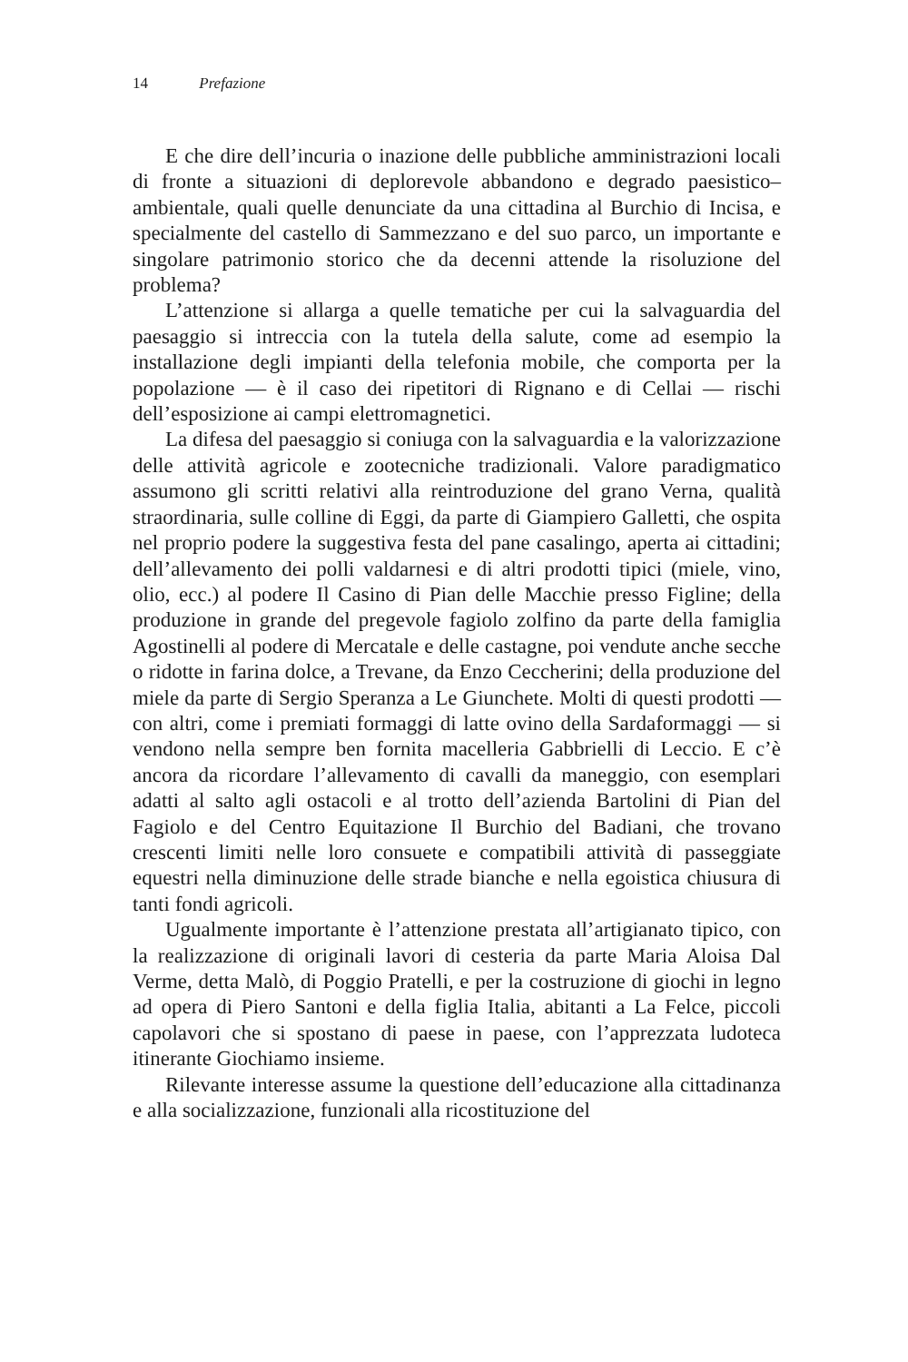14 Prefazione
E che dire dell’incuria o inazione delle pubbliche amministrazioni locali di fronte a situazioni di deplorevole abbandono e degrado paesistico–ambientale, quali quelle denunciate da una cittadina al Burchio di Incisa, e specialmente del castello di Sammezzano e del suo parco, un importante e singolare patrimonio storico che da decenni attende la risoluzione del problema?
L’attenzione si allarga a quelle tematiche per cui la salvaguardia del paesaggio si intreccia con la tutela della salute, come ad esempio la installazione degli impianti della telefonia mobile, che comporta per la popolazione — è il caso dei ripetitori di Rignano e di Cellai — rischi dell’esposizione ai campi elettromagnetici.
La difesa del paesaggio si coniuga con la salvaguardia e la valorizzazione delle attività agricole e zootecniche tradizionali. Valore paradigmatico assumono gli scritti relativi alla reintroduzione del grano Verna, qualità straordinaria, sulle colline di Eggi, da parte di Giampiero Galletti, che ospita nel proprio podere la suggestiva festa del pane casalingo, aperta ai cittadini; dell’allevamento dei polli valdarnesi e di altri prodotti tipici (miele, vino, olio, ecc.) al podere Il Casino di Pian delle Macchie presso Figline; della produzione in grande del pregevole fagiolo zolfino da parte della famiglia Agostinelli al podere di Mercatale e delle castagne, poi vendute anche secche o ridotte in farina dolce, a Trevane, da Enzo Ceccherini; della produzione del miele da parte di Sergio Speranza a Le Giunchete. Molti di questi prodotti — con altri, come i premiati formaggi di latte ovino della Sardaformaggi — si vendono nella sempre ben fornita macelleria Gabbrielli di Leccio. E c’è ancora da ricordare l’allevamento di cavalli da maneggio, con esemplari adatti al salto agli ostacoli e al trotto dell’azienda Bartolini di Pian del Fagiolo e del Centro Equitazione Il Burchio del Badiani, che trovano crescenti limiti nelle loro consuete e compatibili attività di passeggiate equestri nella diminuzione delle strade bianche e nella egoistica chiusura di tanti fondi agricoli.
Ugualmente importante è l’attenzione prestata all’artigianato tipico, con la realizzazione di originali lavori di cesteria da parte Maria Aloisa Dal Verme, detta Malò, di Poggio Pratelli, e per la costruzione di giochi in legno ad opera di Piero Santoni e della figlia Italia, abitanti a La Felce, piccoli capolavori che si spostano di paese in paese, con l’apprezzata ludoteca itinerante Giochiamo insieme.
Rilevante interesse assume la questione dell’educazione alla cittadinanza e alla socializzazione, funzionali alla ricostituzione del